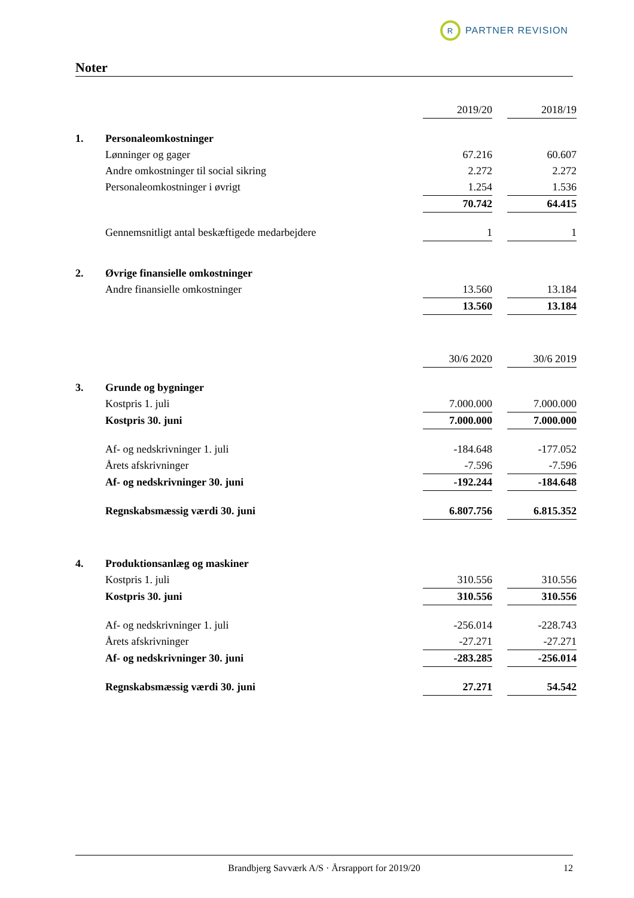R
PARTNER REVISION
Noter
| | | 2019/20 | | 2018/19 |
| 1. | Personaleomkostninger | | | |
| | Lønninger og gager | 67.216 | | 60.607 |
| | Andre omkostninger til social sikring | 2.272 | | 2.272 |
| | Personaleomkostninger i øvrigt | 1.254 | | 1.536 |
| | | 70.742 | | 64.415 |
| | Gennemsnitligt antal beskæftigede medarbejdere | 1 | | 1 |
| 2. | Øvrige finansielle omkostninger | | | |
| | Andre finansielle omkostninger | 13.560 | | 13.184 |
| | | 13.560 | | 13.184 |
| | | 30/6 2020 | | 30/6 2019 |
| 3. | Grunde og bygninger | | | |
| | Kostpris 1. juli | 7.000.000 | | 7.000.000 |
| | Kostpris 30. juni | 7.000.000 | | 7.000.000 |
| | Af- og nedskrivninger 1. juli | -184.648 | | -177.052 |
| | Årets afskrivninger | -7.596 | | -7.596 |
| | Af- og nedskrivninger 30. juni | -192.244 | | -184.648 |
| | Regnskabsmæssig værdi 30. juni | 6.807.756 | | 6.815.352 |
| 4. | Produktionsanlæg og maskiner | | | |
| | Kostpris 1. juli | 310.556 | | 310.556 |
| | Kostpris 30. juni | 310.556 | | 310.556 |
| | Af- og nedskrivninger 1. juli | -256.014 | | -228.743 |
| | Årets afskrivninger | -27.271 | | -27.271 |
| | Af- og nedskrivninger 30. juni | -283.285 | | -256.014 |
| | Regnskabsmæssig værdi 30. juni | 27.271 | | 54.542 |
Brandbjerg Savværk A/S · Årsrapport for 2019/20 12